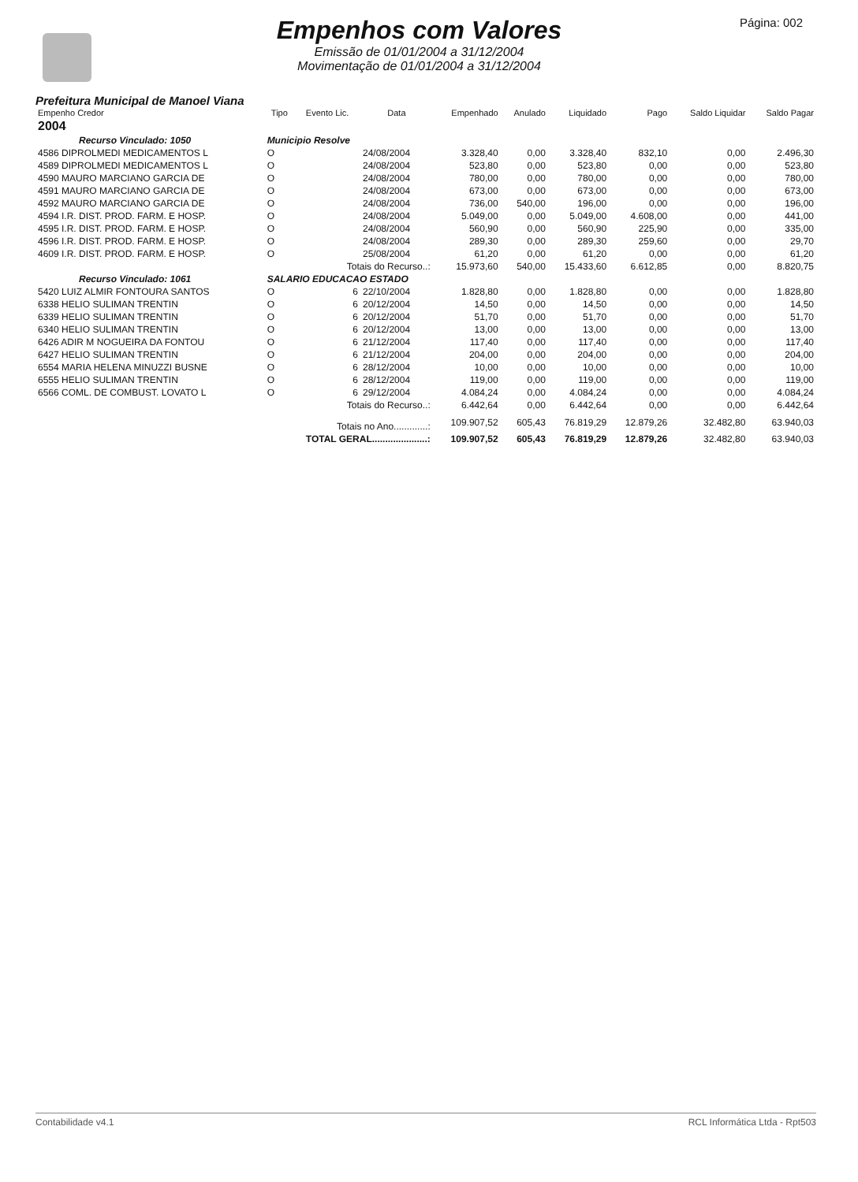Empenhos com Valores
Emissão de 01/01/2004 a 31/12/2004
Movimentação de 01/01/2004 a 31/12/2004
Página: 002
Prefeitura Municipal de Manoel Viana
| Empenho Credor | Tipo | Evento Lic. | Data | Empenhado | Anulado | Liquidado | Pago | Saldo Liquidar | Saldo Pagar |
| --- | --- | --- | --- | --- | --- | --- | --- | --- | --- |
| 2004 | | | | | | | | | |
| Recurso Vinculado: 1050 | Municipio Resolve | | | | | | | | |
| 4586 DIPROLMEDI MEDICAMENTOS L | O | | 24/08/2004 | 3.328,40 | 0,00 | 3.328,40 | 832,10 | 0,00 | 2.496,30 |
| 4589 DIPROLMEDI MEDICAMENTOS L | O | | 24/08/2004 | 523,80 | 0,00 | 523,80 | 0,00 | 0,00 | 523,80 |
| 4590 MAURO MARCIANO GARCIA DE | O | | 24/08/2004 | 780,00 | 0,00 | 780,00 | 0,00 | 0,00 | 780,00 |
| 4591 MAURO MARCIANO GARCIA DE | O | | 24/08/2004 | 673,00 | 0,00 | 673,00 | 0,00 | 0,00 | 673,00 |
| 4592 MAURO MARCIANO GARCIA DE | O | | 24/08/2004 | 736,00 | 540,00 | 196,00 | 0,00 | 0,00 | 196,00 |
| 4594 I.R. DIST. PROD. FARM. E HOSP. | O | | 24/08/2004 | 5.049,00 | 0,00 | 5.049,00 | 4.608,00 | 0,00 | 441,00 |
| 4595 I.R. DIST. PROD. FARM. E HOSP. | O | | 24/08/2004 | 560,90 | 0,00 | 560,90 | 225,90 | 0,00 | 335,00 |
| 4596 I.R. DIST. PROD. FARM. E HOSP. | O | | 24/08/2004 | 289,30 | 0,00 | 289,30 | 259,60 | 0,00 | 29,70 |
| 4609 I.R. DIST. PROD. FARM. E HOSP. | O | | 25/08/2004 | 61,20 | 0,00 | 61,20 | 0,00 | 0,00 | 61,20 |
| | Totais do Recurso..: | | | 15.973,60 | 540,00 | 15.433,60 | 6.612,85 | 0,00 | 8.820,75 |
| Recurso Vinculado: 1061 | SALARIO EDUCACAO ESTADO | | | | | | | | |
| 5420 LUIZ ALMIR FONTOURA SANTOS | O | 6 | 22/10/2004 | 1.828,80 | 0,00 | 1.828,80 | 0,00 | 0,00 | 1.828,80 |
| 6338 HELIO SULIMAN TRENTIN | O | 6 | 20/12/2004 | 14,50 | 0,00 | 14,50 | 0,00 | 0,00 | 14,50 |
| 6339 HELIO SULIMAN TRENTIN | O | 6 | 20/12/2004 | 51,70 | 0,00 | 51,70 | 0,00 | 0,00 | 51,70 |
| 6340 HELIO SULIMAN TRENTIN | O | 6 | 20/12/2004 | 13,00 | 0,00 | 13,00 | 0,00 | 0,00 | 13,00 |
| 6426 ADIR M NOGUEIRA DA FONTOU | O | 6 | 21/12/2004 | 117,40 | 0,00 | 117,40 | 0,00 | 0,00 | 117,40 |
| 6427 HELIO SULIMAN TRENTIN | O | 6 | 21/12/2004 | 204,00 | 0,00 | 204,00 | 0,00 | 0,00 | 204,00 |
| 6554 MARIA HELENA MINUZZI BUSNE | O | 6 | 28/12/2004 | 10,00 | 0,00 | 10,00 | 0,00 | 0,00 | 10,00 |
| 6555 HELIO SULIMAN TRENTIN | O | 6 | 28/12/2004 | 119,00 | 0,00 | 119,00 | 0,00 | 0,00 | 119,00 |
| 6566 COML. DE COMBUST. LOVATO L | O | 6 | 29/12/2004 | 4.084,24 | 0,00 | 4.084,24 | 0,00 | 0,00 | 4.084,24 |
| | Totais do Recurso..: | | | 6.442,64 | 0,00 | 6.442,64 | 0,00 | 0,00 | 6.442,64 |
| | Totais no Ano.............: | | | 109.907,52 | 605,43 | 76.819,29 | 12.879,26 | 32.482,80 | 63.940,03 |
| | TOTAL GERAL.....................: | | | 109.907,52 | 605,43 | 76.819,29 | 12.879,26 | 32.482,80 | 63.940,03 |
Contabilidade v4.1 RCL Informática Ltda - Rpt503